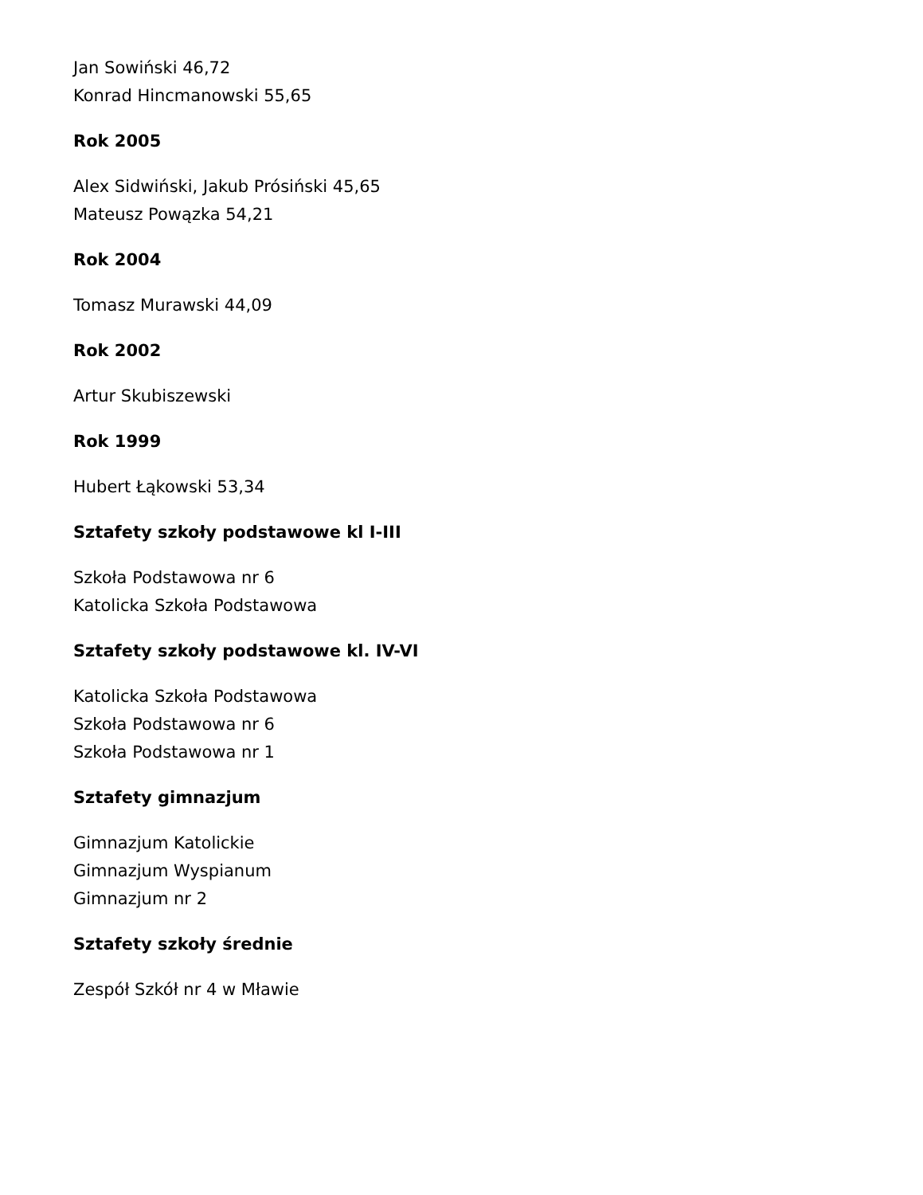Jan Sowiński 46,72
Konrad Hincmanowski 55,65
Rok 2005
Alex Sidwiński, Jakub Prósiński 45,65
Mateusz Powązka 54,21
Rok 2004
Tomasz Murawski 44,09
Rok 2002
Artur Skubiszewski
Rok 1999
Hubert Łąkowski 53,34
Sztafety szkoły podstawowe kl I-III
Szkoła Podstawowa nr 6
Katolicka Szkoła Podstawowa
Sztafety szkoły podstawowe kl. IV-VI
Katolicka Szkoła Podstawowa
Szkoła Podstawowa nr 6
Szkoła Podstawowa nr 1
Sztafety gimnazjum
Gimnazjum Katolickie
Gimnazjum Wyspianum
Gimnazjum nr 2
Sztafety szkoły średnie
Zespół Szkół nr 4 w Mławie